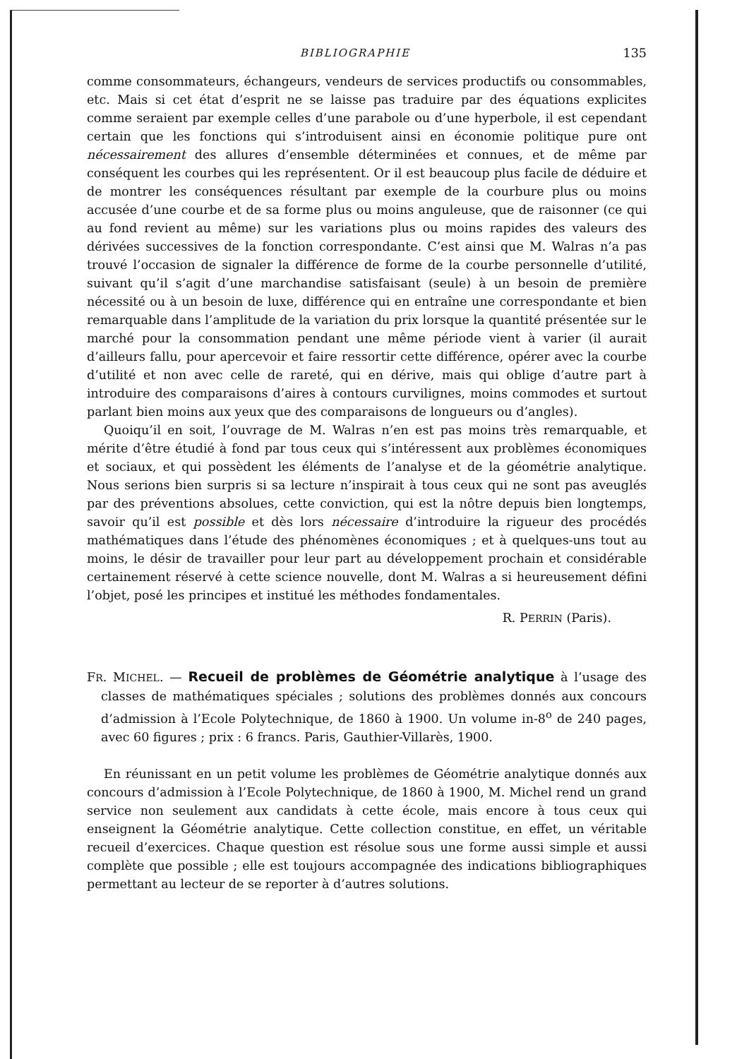BIBLIOGRAPHIE 135
comme consommateurs, échangeurs, vendeurs de services productifs ou consommables, etc. Mais si cet état d’esprit ne se laisse pas traduire par des équations explicites comme seraient par exemple celles d’une parabole ou d’une hyperbole, il est cependant certain que les fonctions qui s’introduisent ainsi en économie politique pure ont nécessairement des allures d’ensemble déterminées et connues, et de même par conséquent les courbes qui les représentent. Or il est beaucoup plus facile de déduire et de montrer les conséquences résultant par exemple de la courbure plus ou moins accusée d’une courbe et de sa forme plus ou moins anguleuse, que de raisonner (ce qui au fond revient au même) sur les variations plus ou moins rapides des valeurs des dérivées successives de la fonction correspondante. C’est ainsi que M. Walras n’a pas trouvé l’occasion de signaler la différence de forme de la courbe personnelle d’utilité, suivant qu’il s’agit d’une marchandise satisfaisant (seule) à un besoin de première nécessité ou à un besoin de luxe, différence qui en entraîne une correspondante et bien remarquable dans l’amplitude de la variation du prix lorsque la quantité présentée sur le marché pour la consommation pendant une même période vient à varier (il aurait d’ailleurs fallu, pour apercevoir et faire ressortir cette différence, opérer avec la courbe d’utilité et non avec celle de rareté, qui en dérive, mais qui oblige d’autre part à introduire des comparaisons d’aires à contours curvilignes, moins commodes et surtout parlant bien moins aux yeux que des comparaisons de longueurs ou d’angles).
Quoiqu’il en soit, l’ouvrage de M. Walras n’en est pas moins très remarquable, et mérite d’être étudié à fond par tous ceux qui s’intéressent aux problèmes économiques et sociaux, et qui possèdent les éléments de l’analyse et de la géométrie analytique. Nous serions bien surpris si sa lecture n’inspirait à tous ceux qui ne sont pas aveuglés par des préventions absolues, cette conviction, qui est la nôtre depuis bien longtemps, savoir qu’il est possible et dès lors nécessaire d’introduire la rigueur des procédés mathématiques dans l’étude des phénomènes économiques ; et à quelques-uns tout au moins, le désir de travailler pour leur part au développement prochain et considérable certainement réservé à cette science nouvelle, dont M. Walras a si heureusement défini l’objet, posé les principes et institué les méthodes fondamentales.
R. PERRIN (Paris).
FR. MICHEL. — Recueil de problèmes de Géométrie analytique à l’usage des classes de mathématiques spéciales ; solutions des problèmes donnés aux concours d’admission à l’Ecole Polytechnique, de 1860 à 1900. Un volume in-8<sup>o</sup> de 240 pages, avec 60 figures ; prix : 6 francs. Paris, Gauthier-Villarès, 1900.
En réunissant en un petit volume les problèmes de Géométrie analytique donnés aux concours d’admission à l’Ecole Polytechnique, de 1860 à 1900, M. Michel rend un grand service non seulement aux candidats à cette école, mais encore à tous ceux qui enseignent la Géométrie analytique. Cette collection constitue, en effet, un véritable recueil d’exercices. Chaque question est résolue sous une forme aussi simple et aussi complète que possible ; elle est toujours accompagnée des indications bibliographiques permettant au lecteur de se reporter à d’autres solutions.